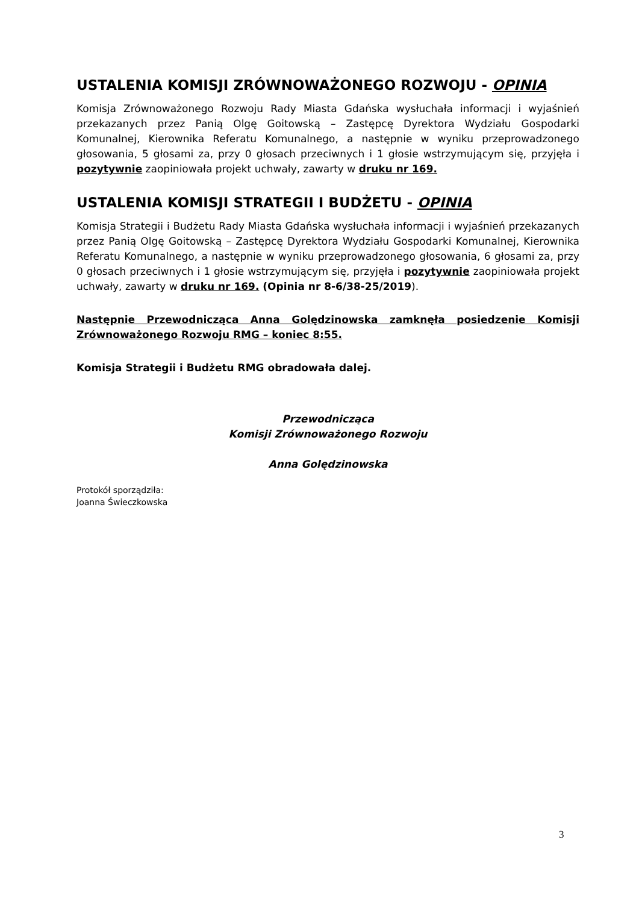USTALENIA KOMISJI ZRÓWNOWAŻONEGO ROZWOJU - OPINIA
Komisja Zrównoważonego Rozwoju Rady Miasta Gdańska wysłuchała informacji i wyjaśnień przekazanych przez Panią Olgę Goitowską – Zastępcę Dyrektora Wydziału Gospodarki Komunalnej, Kierownika Referatu Komunalnego, a następnie w wyniku przeprowadzonego głosowania, 5 głosami za, przy 0 głosach przeciwnych i 1 głosie wstrzymującym się, przyjęła i pozytywnie zaopiniowała projekt uchwały, zawarty w druku nr 169.
USTALENIA KOMISJI STRATEGII I BUDŻETU - OPINIA
Komisja Strategii i Budżetu Rady Miasta Gdańska wysłuchała informacji i wyjaśnień przekazanych przez Panią Olgę Goitowską – Zastępcę Dyrektora Wydziału Gospodarki Komunalnej, Kierownika Referatu Komunalnego, a następnie w wyniku przeprowadzonego głosowania, 6 głosami za, przy 0 głosach przeciwnych i 1 głosie wstrzymującym się, przyjęła i pozytywnie zaopiniowała projekt uchwały, zawarty w druku nr 169. (Opinia nr 8-6/38-25/2019).
Następnie Przewodnicząca Anna Golędzinowska zamknęła posiedzenie Komisji Zrównoważonego Rozwoju RMG – koniec 8:55.
Komisja Strategii i Budżetu RMG obradowała dalej.
Przewodnicząca
Komisji Zrównoważonego Rozwoju
Anna Golędzinowska
Protokół sporządziła:
Joanna Świeczkowska
3